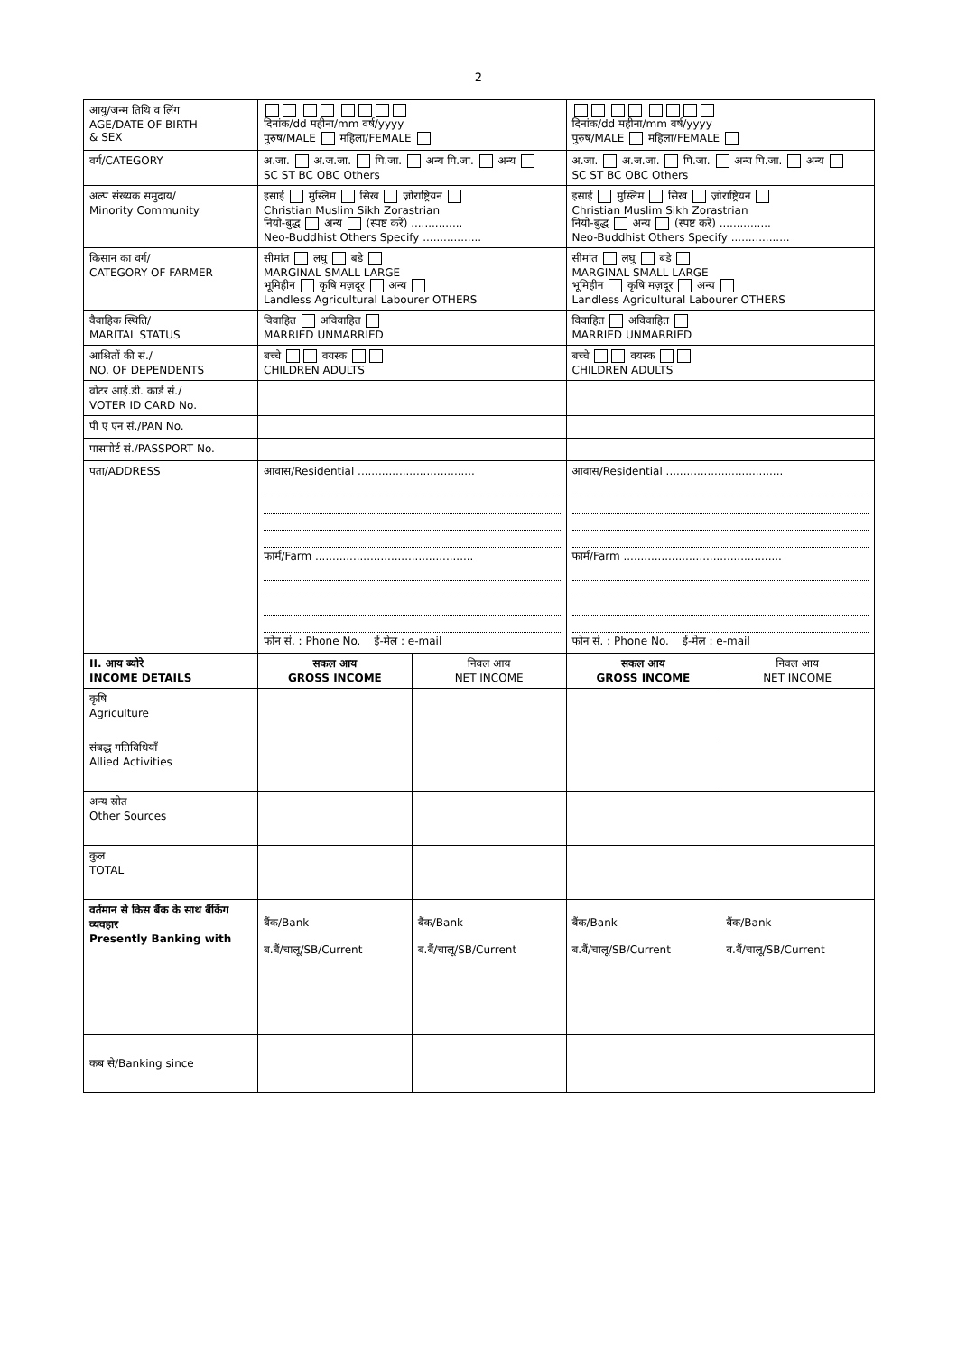2
| आयु/जन्म तिथि व लिंग AGE/DATE OF BIRTH & SEX | दिनांक/dd महीना/mm वर्ष/yyyy पुरुष/MALE महिला/FEMALE | | दिनांक/dd महीना/mm वर्ष/yyyy पुरुष/MALE महिला/FEMALE | |
| वर्ग/CATEGORY | अ.जा. अ.ज.जा. पि.जा. अन्य पि.जा. अन्य SC ST BC OBC Others | | अ.जा. अ.ज.जा. पि.जा. अन्य पि.जा. अन्य SC ST BC OBC Others | |
| अल्प संख्यक समुदाय/ Minority Community | इसाई मुस्लिम सिख ज़ोराष्ट्रियन Christian Muslim Sikh Zorastrian नियो-बुद्ध अन्य (स्पष्ट करें) ............... Neo-Buddhist Others Specify ................. | | इसाई मुस्लिम सिख ज़ोराष्ट्रियन Christian Muslim Sikh Zorastrian नियो-बुद्ध अन्य (स्पष्ट करें) ............... Neo-Buddhist Others Specify ................. | |
| किसान का वर्ग/ CATEGORY OF FARMER | सीमांत लघु बडे MARGINAL SMALL LARGE भूमिहीन कृषि मज़दूर अन्य Landless Agricultural Labourer OTHERS | | सीमांत लघु बडे MARGINAL SMALL LARGE भूमिहीन कृषि मज़दूर अन्य Landless Agricultural Labourer OTHERS | |
| वैवाहिक स्थिति/ MARITAL STATUS | विवाहित अविवाहित MARRIED UNMARRIED | | विवाहित अविवाहित MARRIED UNMARRIED | |
| आश्रितों की सं./ NO. OF DEPENDENTS | बच्चे वयस्क CHILDREN ADULTS | | बच्चे वयस्क CHILDREN ADULTS | |
| वोटर आई.डी. कार्ड सं./ VOTER ID CARD No. | | | | |
| पी ए एन सं./PAN No. | | | | |
| पासपोर्ट सं./PASSPORT No. | | | | |
| पता/ADDRESS | आवास/Residential .................................. फार्म/Farm .............................................. फोन सं. : Phone No. ई-मेल : e-mail | | आवास/Residential .................................. फार्म/Farm .............................................. फोन सं. : Phone No. ई-मेल : e-mail | |
| II. आय ब्योरे INCOME DETAILS | सकल आय GROSS INCOME | निवल आय NET INCOME | सकल आय GROSS INCOME | निवल आय NET INCOME |
| कृषि Agriculture | | | | |
| संबद्ध गतिविधियाँ Allied Activities | | | | |
| अन्य स्रोत Other Sources | | | | |
| कुल TOTAL | | | | |
| वर्तमान से किस बैंक के साथ बैंकिंग व्यवहार Presently Banking with | बैंक/Bank ब.बैं/चालू/SB/Current | बैंक/Bank ब.बैं/चालू/SB/Current | बैंक/Bank ब.बैं/चालू/SB/Current | बैंक/Bank ब.बैं/चालू/SB/Current |
| कब से/Banking since | | | | |